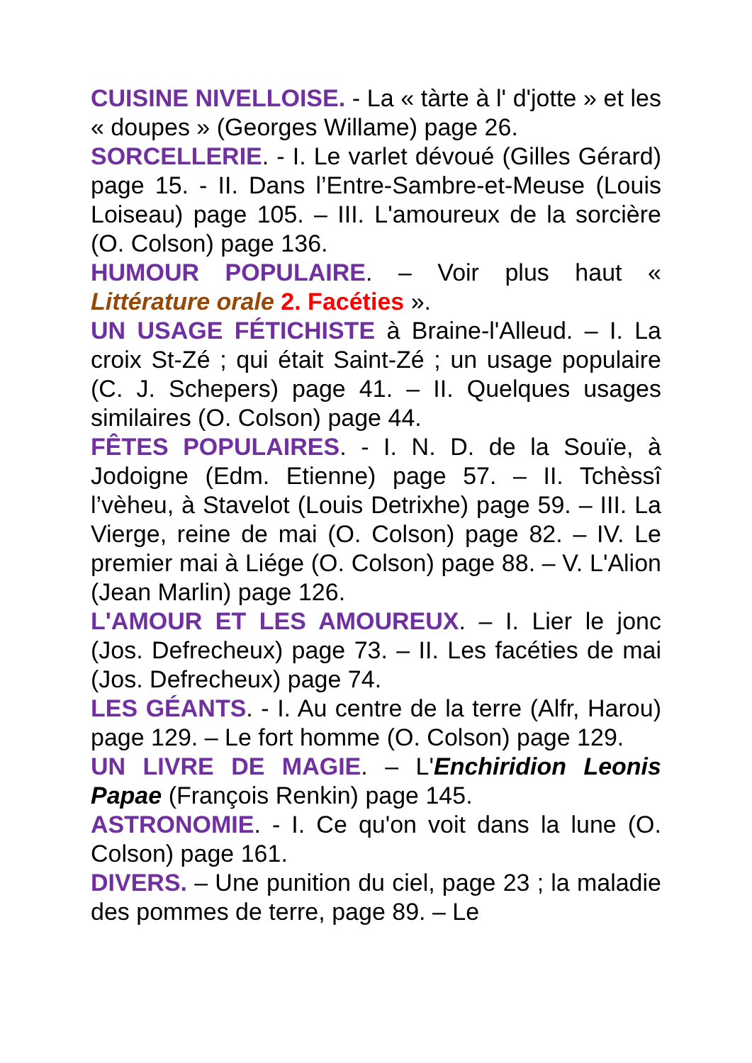CUISINE NIVELLOISE. - La « tàrte à l' d'jotte » et les « doupes » (Georges Willame) page 26.
SORCELLERIE. - I. Le varlet dévoué (Gilles Gérard) page 15. - II. Dans l’Entre-Sambre-et-Meuse (Louis Loiseau) page 105. – III. L'amoureux de la sorcière (O. Colson) page 136.
HUMOUR POPULAIRE. – Voir plus haut « Littérature orale 2. Facéties ».
UN USAGE FÉTICHISTE à Braine-l'Alleud. – I. La croix St-Zé ; qui était Saint-Zé ; un usage populaire (C. J. Schepers) page 41. – II. Quelques usages similaires (O. Colson) page 44.
FÊTES POPULAIRES. - I. N. D. de la Souïe, à Jodoigne (Edm. Etienne) page 57. – II. Tchèssî l’vèheu, à Stavelot (Louis Detrixhe) page 59. – III. La Vierge, reine de mai (O. Colson) page 82. – IV. Le premier mai à Liége (O. Colson) page 88. – V. L'Alion (Jean Marlin) page 126.
L'AMOUR ET LES AMOUREUX. – I. Lier le jonc (Jos. Defrecheux) page 73. – II. Les facéties de mai (Jos. Defrecheux) page 74.
LES GÉANTS. - I. Au centre de la terre (Alfr, Harou) page 129. – Le fort homme (O. Colson) page 129.
UN LIVRE DE MAGIE. – L'Enchiridion Leonis Papae (François Renkin) page 145.
ASTRONOMIE. - I. Ce qu'on voit dans la lune (O. Colson) page 161.
DIVERS. – Une punition du ciel, page 23 ; la maladie des pommes de terre, page 89. – Le